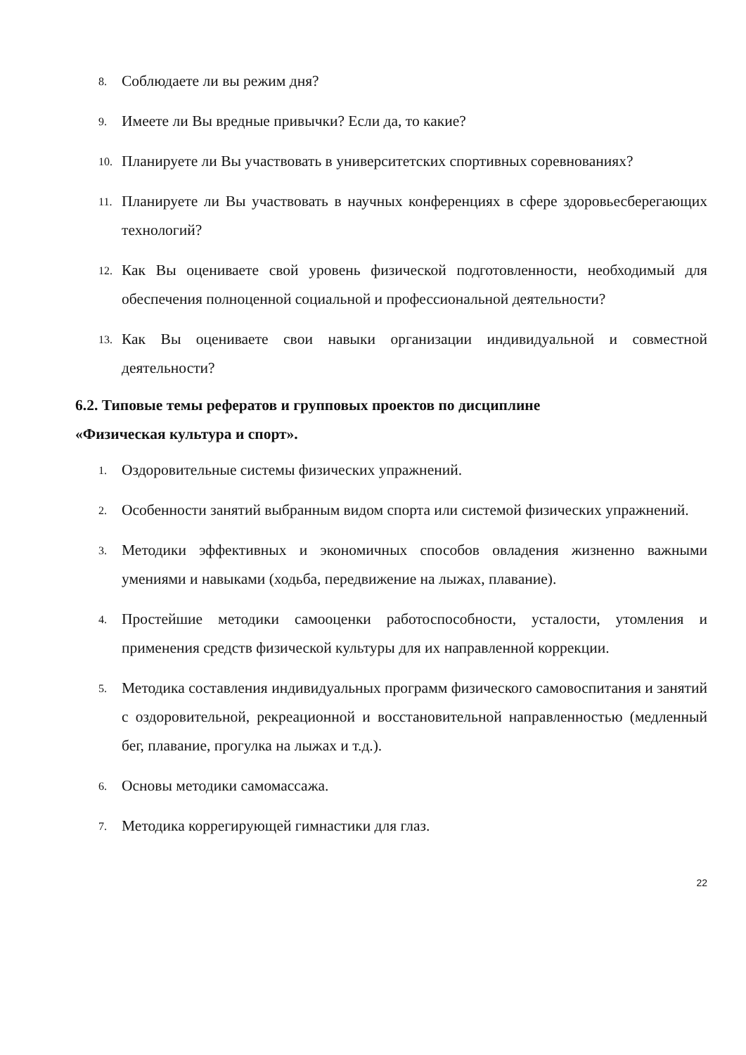8. Соблюдаете ли вы режим дня?
9. Имеете ли Вы вредные привычки? Если да, то какие?
10. Планируете ли Вы участвовать в университетских спортивных соревнованиях?
11. Планируете ли Вы участвовать в научных конференциях в сфере здоровьесберегающих технологий?
12. Как Вы оцениваете свой уровень физической подготовленности, необходимый для обеспечения полноценной социальной и профессиональной деятельности?
13. Как Вы оцениваете свои навыки организации индивидуальной и совместной деятельности?
6.2. Типовые темы рефератов и групповых проектов по дисциплине
«Физическая культура и спорт».
1. Оздоровительные системы физических упражнений.
2. Особенности занятий выбранным видом спорта или системой физических упражнений.
3. Методики эффективных и экономичных способов овладения жизненно важными умениями и навыками (ходьба, передвижение на лыжах, плавание).
4. Простейшие методики самооценки работоспособности, усталости, утомления и применения средств физической культуры для их направленной коррекции.
5. Методика составления индивидуальных программ физического самовоспитания и занятий с оздоровительной, рекреационной и восстановительной направленностью (медленный бег, плавание, прогулка на лыжах и т.д.).
6. Основы методики самомассажа.
7. Методика коррегирующей гимнастики для глаз.
22